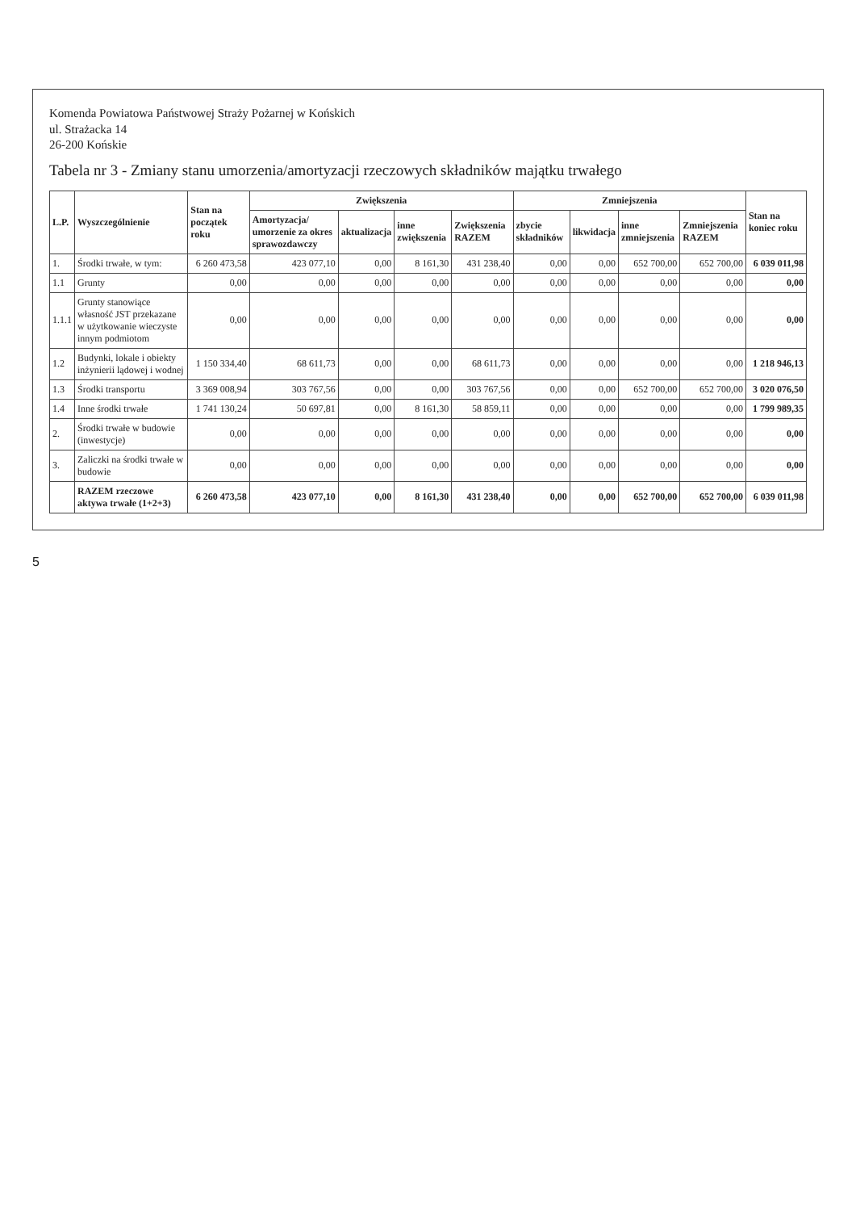Komenda Powiatowa Państwowej Straży Pożarnej w Końskich
ul. Strażacka 14
26-200 Końskie
Tabela nr 3 - Zmiany stanu umorzenia/amortyzacji rzeczowych składników majątku trwałego
| L.P. | Wyszczególnienie | Stan na początek roku | Zwiększenia | | | | Zmniejszenia | | | | Stan na koniec roku |
| --- | --- | --- | --- | --- | --- | --- | --- | --- | --- | --- | --- |
| | | | Amortyzacja/ umorzenie za okres sprawozdawczy | aktualizacja | inne zwiększenia | Zwiększenia RAZEM | zbycie składników | likwidacja | inne zmniejszenia | Zmniejszenia RAZEM | |
| 1. | Środki trwałe, w tym: | 6 260 473,58 | 423 077,10 | 0,00 | 8 161,30 | 431 238,40 | 0,00 | 0,00 | 652 700,00 | 652 700,00 | 6 039 011,98 |
| 1.1 | Grunty | 0,00 | 0,00 | 0,00 | 0,00 | 0,00 | 0,00 | 0,00 | 0,00 | 0,00 | 0,00 |
| 1.1.1 | Grunty stanowiące własność JST przekazane w użytkowanie wieczyste innym podmiotom | 0,00 | 0,00 | 0,00 | 0,00 | 0,00 | 0,00 | 0,00 | 0,00 | 0,00 | 0,00 |
| 1.2 | Budynki, lokale i obiekty inżynierii lądowej i wodnej | 1 150 334,40 | 68 611,73 | 0,00 | 0,00 | 68 611,73 | 0,00 | 0,00 | 0,00 | 0,00 | 1 218 946,13 |
| 1.3 | Środki transportu | 3 369 008,94 | 303 767,56 | 0,00 | 0,00 | 303 767,56 | 0,00 | 0,00 | 652 700,00 | 652 700,00 | 3 020 076,50 |
| 1.4 | Inne środki trwałe | 1 741 130,24 | 50 697,81 | 0,00 | 8 161,30 | 58 859,11 | 0,00 | 0,00 | 0,00 | 0,00 | 1 799 989,35 |
| 2. | Środki trwałe w budowie (inwestycje) | 0,00 | 0,00 | 0,00 | 0,00 | 0,00 | 0,00 | 0,00 | 0,00 | 0,00 | 0,00 |
| 3. | Zaliczki na środki trwałe w budowie | 0,00 | 0,00 | 0,00 | 0,00 | 0,00 | 0,00 | 0,00 | 0,00 | 0,00 | 0,00 |
| | RAZEM rzeczowe aktywa trwałe (1+2+3) | 6 260 473,58 | 423 077,10 | 0,00 | 8 161,30 | 431 238,40 | 0,00 | 0,00 | 652 700,00 | 652 700,00 | 6 039 011,98 |
5